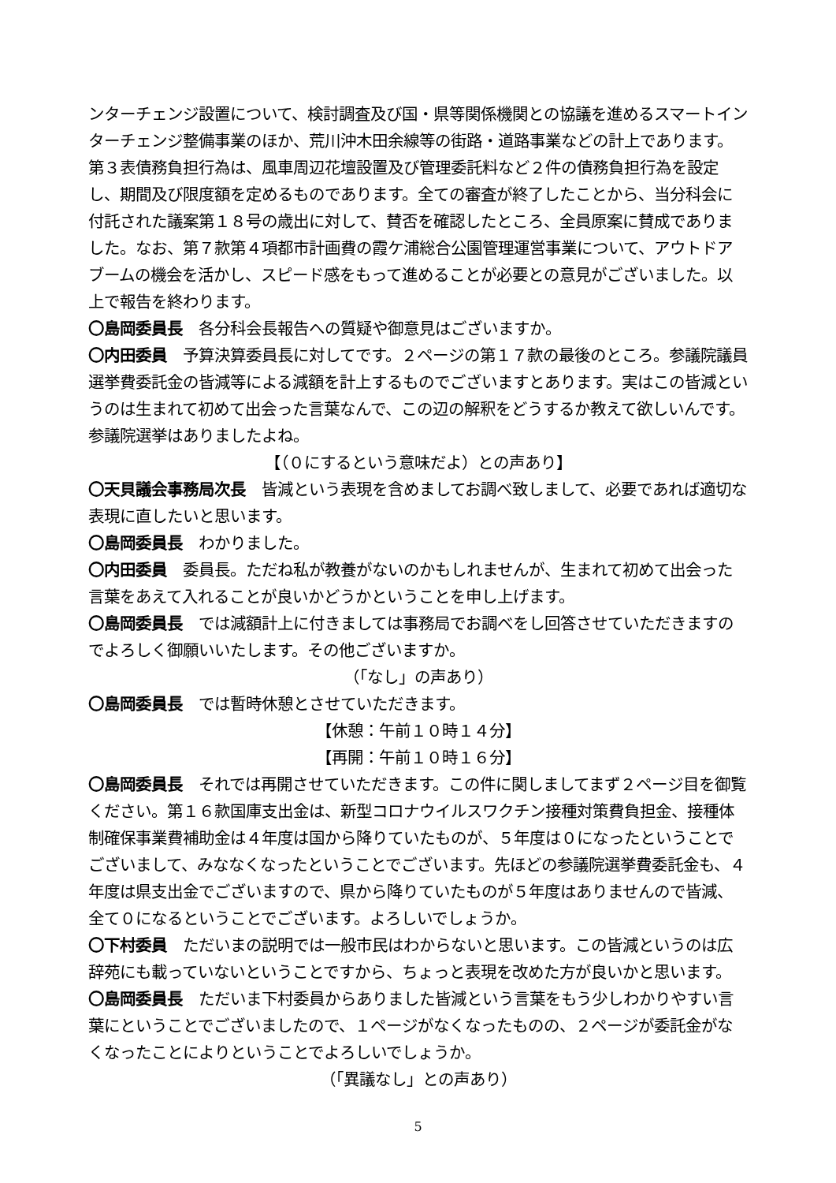ンターチェンジ設置について、検討調査及び国・県等関係機関との協議を進めるスマートインターチェンジ整備事業のほか、荒川沖木田余線等の街路・道路事業などの計上であります。第３表債務負担行為は、風車周辺花壇設置及び管理委託料など２件の債務負担行為を設定し、期間及び限度額を定めるものであります。全ての審査が終了したことから、当分科会に付託された議案第１８号の歳出に対して、賛否を確認したところ、全員原案に賛成でありました。なお、第７款第４項都市計画費の霞ケ浦総合公園管理運営事業について、アウトドアブームの機会を活かし、スピード感をもって進めることが必要との意見がございました。以上で報告を終わります。
〇島岡委員長　各分科会長報告への質疑や御意見はございますか。
〇内田委員　予算決算委員長に対してです。２ページの第１７款の最後のところ。参議院議員選挙費委託金の皆減等による減額を計上するものでございますとあります。実はこの皆減というのは生まれて初めて出会った言葉なんで、この辺の解釈をどうするか教えて欲しいんです。参議院選挙はありましたよね。
【（０にするという意味だよ）との声あり】
〇天貝議会事務局次長　皆減という表現を含めましてお調べ致しまして、必要であれば適切な表現に直したいと思います。
〇島岡委員長　わかりました。
〇内田委員　委員長。ただね私が教養がないのかもしれませんが、生まれて初めて出会った言葉をあえて入れることが良いかどうかということを申し上げます。
〇島岡委員長　では減額計上に付きましては事務局でお調べをし回答させていただきますのでよろしく御願いいたします。その他ございますか。
（「なし」の声あり）
〇島岡委員長　では暫時休憩とさせていただきます。
【休憩：午前１０時１４分】
【再開：午前１０時１６分】
〇島岡委員長　それでは再開させていただきます。この件に関しましてまず２ページ目を御覧ください。第１６款国庫支出金は、新型コロナウイルスワクチン接種対策費負担金、接種体制確保事業費補助金は４年度は国から降りていたものが、５年度は０になったということでございまして、みななくなったということでございます。先ほどの参議院選挙費委託金も、４年度は県支出金でございますので、県から降りていたものが５年度はありませんので皆減、全て０になるということでございます。よろしいでしょうか。
〇下村委員　ただいまの説明では一般市民はわからないと思います。この皆減というのは広辞苑にも載っていないということですから、ちょっと表現を改めた方が良いかと思います。
〇島岡委員長　ただいま下村委員からありました皆減という言葉をもう少しわかりやすい言葉にということでございましたので、１ページがなくなったものの、２ページが委託金がなくなったことによりということでよろしいでしょうか。
（「異議なし」との声あり）
5